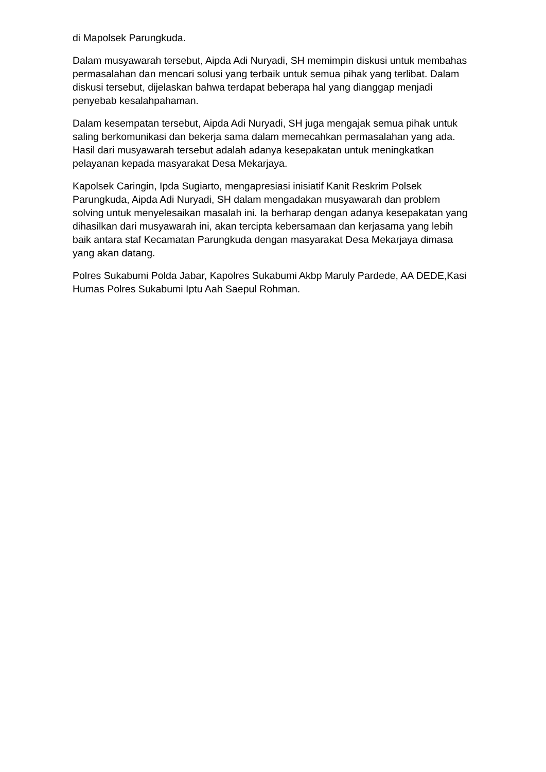di Mapolsek Parungkuda.
Dalam musyawarah tersebut, Aipda Adi Nuryadi, SH memimpin diskusi untuk membahas permasalahan dan mencari solusi yang terbaik untuk semua pihak yang terlibat. Dalam diskusi tersebut, dijelaskan bahwa terdapat beberapa hal yang dianggap menjadi penyebab kesalahpahaman.
Dalam kesempatan tersebut, Aipda Adi Nuryadi, SH juga mengajak semua pihak untuk saling berkomunikasi dan bekerja sama dalam memecahkan permasalahan yang ada. Hasil dari musyawarah tersebut adalah adanya kesepakatan untuk meningkatkan pelayanan kepada masyarakat Desa Mekarjaya.
Kapolsek Caringin, Ipda Sugiarto, mengapresiasi inisiatif Kanit Reskrim Polsek Parungkuda, Aipda Adi Nuryadi, SH dalam mengadakan musyawarah dan problem solving untuk menyelesaikan masalah ini. Ia berharap dengan adanya kesepakatan yang dihasilkan dari musyawarah ini, akan tercipta kebersamaan dan kerjasama yang lebih baik antara staf Kecamatan Parungkuda dengan masyarakat Desa Mekarjaya dimasa yang akan datang.
Polres Sukabumi Polda Jabar, Kapolres Sukabumi Akbp Maruly Pardede, AA DEDE,Kasi Humas Polres Sukabumi Iptu Aah Saepul Rohman.